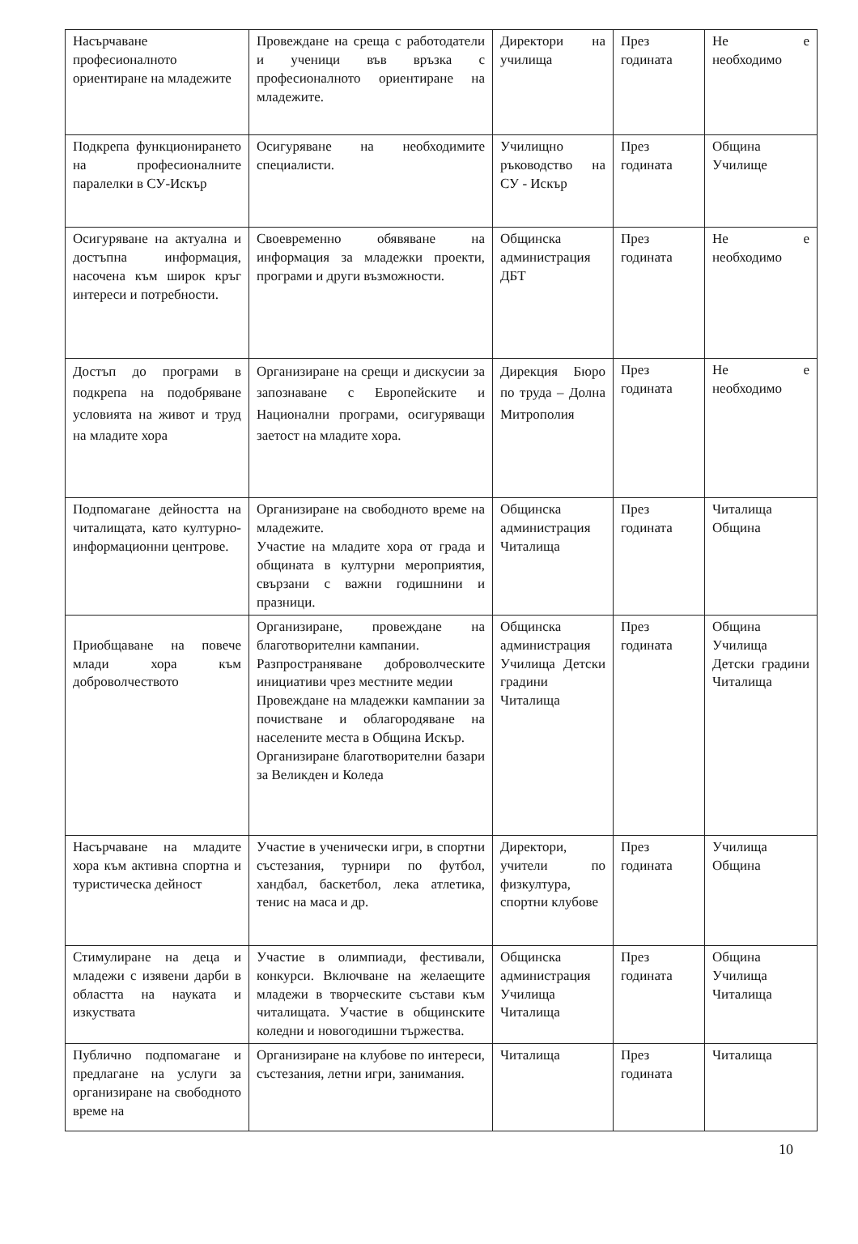| Насърчаване професионалното ориентиране на младежите | Провеждане на среща с работодатели и ученици във връзка с професионалното ориентиране на младежите. | Директори на училища | През годината | Не е необходимо |
| Подкрепа функционирането на професионалните паралелки в СУ-Искър | Осигуряване на необходимите специалисти. | Училищно ръководство на СУ - Искър | През годината | Община Училище |
| Осигуряване на актуална и достъпна информация, насочена към широк кръг интереси и потребности. | Своевременно обявяване на информация за младежки проекти, програми и други възможности. | Общинска администрация ДБТ | През годината | Не е необходимо |
| Достъп до програми в подкрепа на подобряване условията на живот и труд на младите хора | Организиране на срещи и дискусии за запознаване с Европейските и Национални програми, осигуряващи заетост на младите хора. | Дирекция Бюро по труда – Долна Митрополия | През годината | Не е необходимо |
| Подпомагане дейността на читалищата, като културно-информационни центрове. | Организиране на свободното време на младежите. Участие на младите хора от града и общината в културни мероприятия, свързани с важни годишнини и празници. | Общинска администрация Читалища | През годината | Читалища Община |
| Приобщаване на повече млади хора към доброволчеството | Организиране, провеждане на благотворителни кампании. Разпространяване доброволческите инициативи чрез местните медии Провеждане на младежки кампании за почистване и облагородяване на населените места в Община Искър. Организиране благотворителни базари за Великден и Коледа | Общинска администрация Училища Детски градини Читалища | През годината | Община Училища Детски градини Читалища |
| Насърчаване на младите хора към активна спортна и туристическа дейност | Участие в ученически игри, в спортни състезания, турнири по футбол, хандбал, баскетбол, лека атлетика, тенис на маса и др. | Директори, учители по физкултура, спортни клубове | През годината | Училища Община |
| Стимулиране на деца и младежи с изявени дарби в областта на науката и изкуствата | Участие в олимпиади, фестивали, конкурси. Включване на желаещите младежи в творческите състави към читалищата. Участие в общинските коледни и новогодишни тържества. | Общинска администрация Училища Читалища | През годината | Община Училища Читалища |
| Публично подпомагане и предлагане на услуги за организиране на свободното време на | Организиране на клубове по интереси, състезания, летни игри, занимания. | Читалища | През годината | Читалища |
10